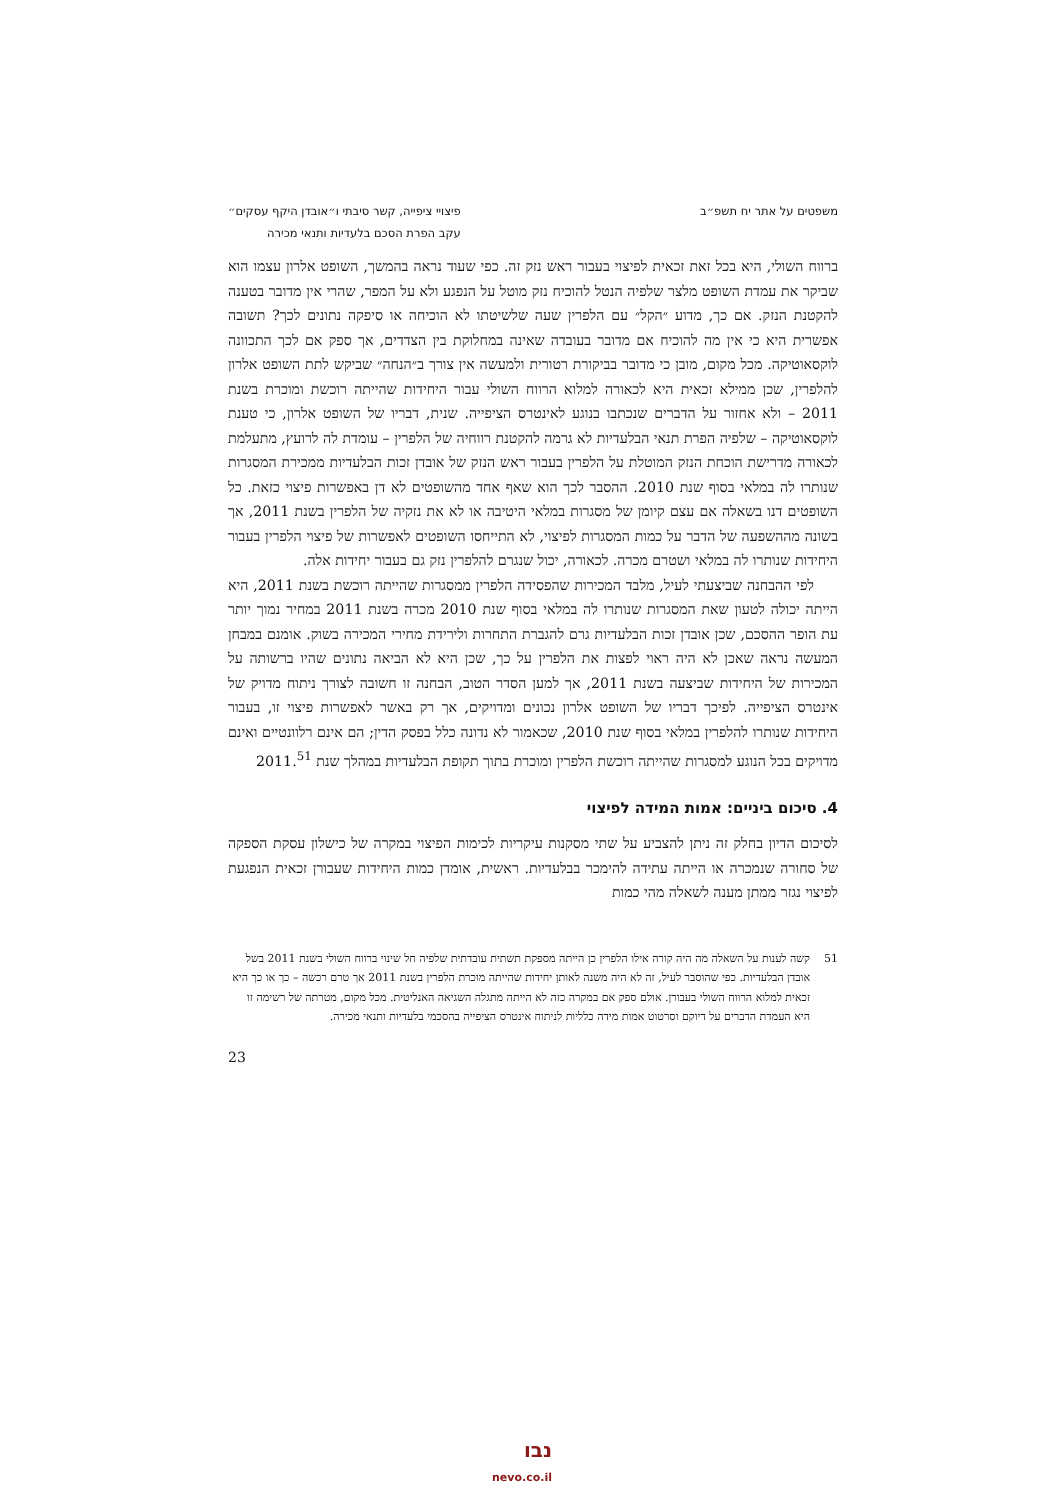משפטים על אתר יח תשפ״ב פיצויי ציפייה, קשר סיבתי ו״אובדן היקף עסקים״
עקב הפרת הסכם בלעדיות ותנאי מכירה
ברווח השולי, היא בכל זאת זכאית לפיצוי בעבור ראש נזק זה. כפי שעוד נראה בהמשך, השופט אלרון עצמו הוא שביקר את עמדת השופט מלצר שלפיה הנטל להוכיח נזק מוטל על הנפגע ולא על המפר, שהרי אין מדובר בטענה להקטנת הנזק. אם כך, מדוע ״הקל״ עם הלפרין שעה שלשיטתו לא הוכיחה או סיפקה נתונים לכך? תשובה אפשרית היא כי אין מה להוכיח אם מדובר בעובדה שאינה במחלוקת בין הצדדים, אך ספק אם לכך התכוונה לוקסאוטיקה. מכל מקום, מובן כי מדובר בביקורת רטורית ולמעשה אין צורך ב״הנחה״ שביקש לתת השופט אלרון להלפרין, שכן ממילא זכאית היא לכאורה למלוא הרווח השולי עבור היחידות שהייתה רוכשת ומוכרת בשנת 2011 – ולא אחזור על הדברים שנכתבו בנוגע לאינטרס הציפייה. שנית, דבריו של השופט אלרון, כי טענת לוקסאוטיקה – שלפיה הפרת תנאי הבלעדיות לא גרמה להקטנת רווחיה של הלפרין – עומדת לה לרועץ, מתעלמת לכאורה מדרישת הוכחת הנזק המוטלת על הלפרין בעבור ראש הנזק של אובדן זכות הבלעדיות ממכירת המסגרות שנותרו לה במלאי בסוף שנת 2010. ההסבר לכך הוא שאף אחד מהשופטים לא דן באפשרות פיצוי כזאת. כל השופטים דנו בשאלה אם עצם קיומן של מסגרות במלאי היטיבה או לא את נזקיה של הלפרין בשנת 2011, אך בשונה מההשפעה של הדבר על כמות המסגרות לפיצוי, לא התייחסו השופטים לאפשרות של פיצוי הלפרין בעבור היחידות שנותרו לה במלאי ושטרם מכרה. לכאורה, יכול שנגרם להלפרין נזק גם בעבור יחידות אלה.
לפי ההבחנה שביצעתי לעיל, מלבד המכירות שהפסידה הלפרין ממסגרות שהייתה רוכשת בשנת 2011, היא הייתה יכולה לטעון שאת המסגרות שנותרו לה במלאי בסוף שנת 2010 מכרה בשנת 2011 במחיר נמוך יותר עת הופר ההסכם, שכן אובדן זכות הבלעדיות גרם להגברת התחרות ולירידת מחירי המכירה בשוק. אומנם במבחן המעשה נראה שאכן לא היה ראוי לפצות את הלפרין על כך, שכן היא לא הביאה נתונים שהיו ברשותה על המכירות של היחידות שביצעה בשנת 2011, אך למען הסדר הטוב, הבחנה זו חשובה לצורך ניתוח מדויק של אינטרס הציפייה. לפיכך דבריו של השופט אלרון נכונים ומדויקים, אך רק באשר לאפשרות פיצוי זו, בעבור היחידות שנותרו להלפרין במלאי בסוף שנת 2010, שכאמור לא נדונה כלל בפסק הדין; הם אינם רלוונטיים ואינם מדויקים בכל הנוגע למסגרות שהייתה רוכשת הלפרין ומוכרת בתוך תקופת הבלעדיות במהלך שנת 2011.<sup>51</sup>
4. סיכום ביניים: אמות המידה לפיצוי
לסיכום הדיון בחלק זה ניתן להצביע על שתי מסקנות עיקריות לכימות הפיצוי במקרה של כישלון עסקת הספקה של סחורה שנמכרה או הייתה עתידה להימכר בבלעדיות. ראשית, אומדן כמות היחידות שעבורן זכאית הנפגעת לפיצוי נגזר ממתן מענה לשאלה מהי כמות
51 קשה לענות על השאלה מה היה קורה אילו הלפרין כן הייתה מספקת תשתית עובדתית שלפיה חל שינוי ברווח השולי בשנת 2011 בשל אובדן הבלעדיות. כפי שהוסבר לעיל, זה לא היה משנה לאותן יחידות שהייתה מוכרת הלפרין בשנת 2011 אך טרם רכשה – כך או כך היא זכאית למלוא הרווח השולי בעבורן. אולם ספק אם במקרה כזה לא הייתה מתגלה השגיאה האנליטית. מכל מקום, מטרתה של רשימה זו היא העמדת הדברים על דיוקם וסרטוט אמות מידה כלליות לניתוח אינטרס הציפייה בהסכמי בלעדיות ותנאי מכירה.
23
נבו
nevo.co.il